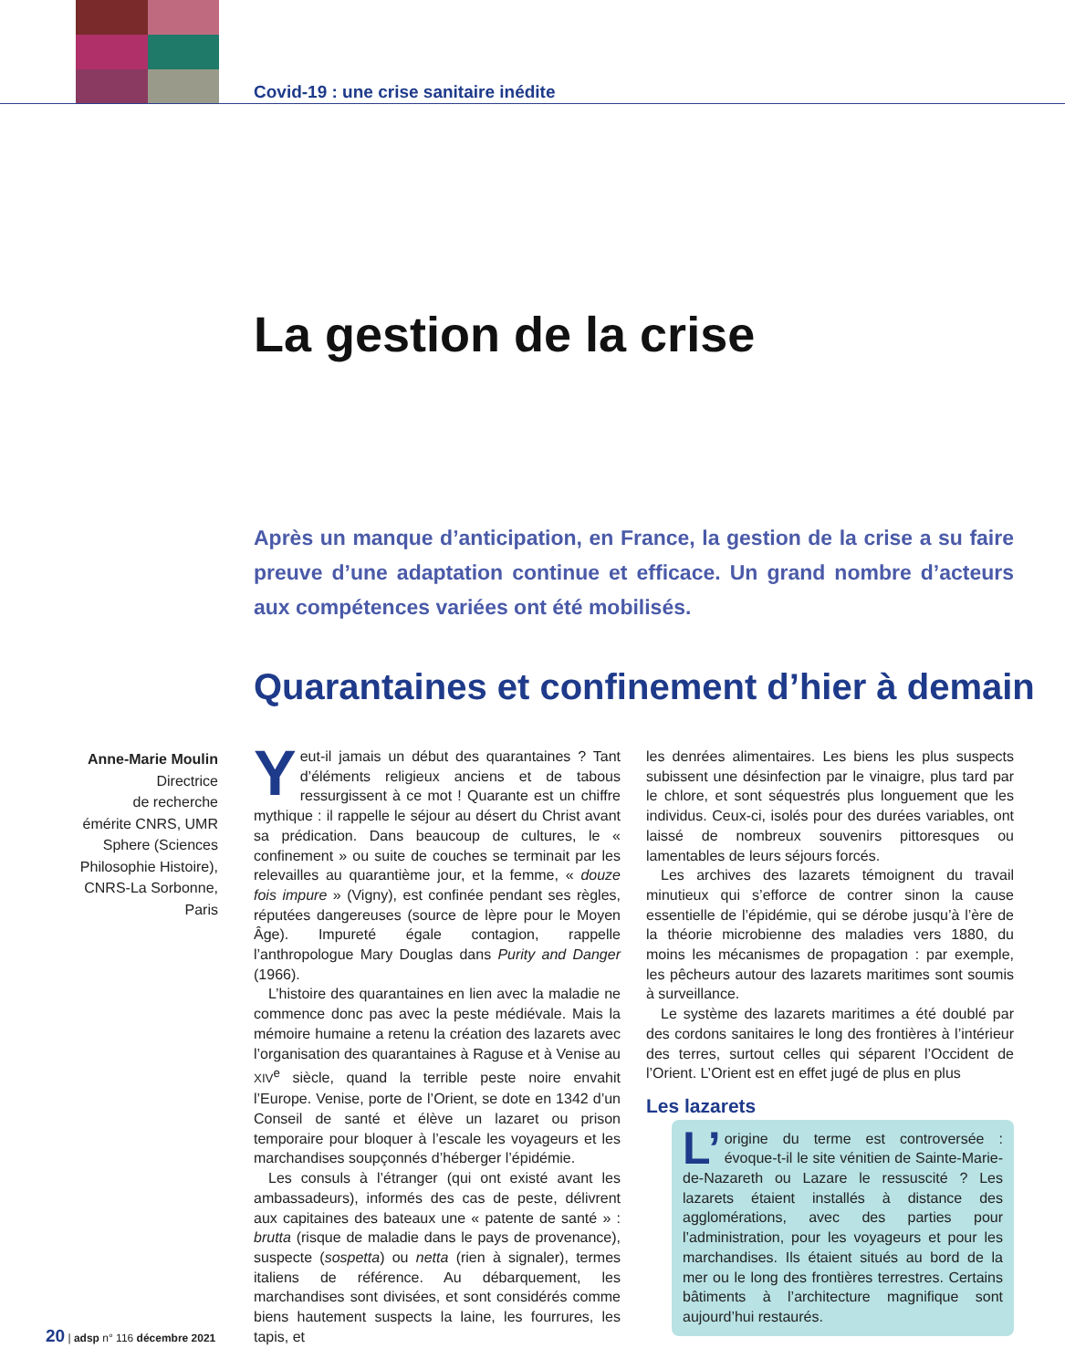Covid-19 : une crise sanitaire inédite
La gestion de la crise
Après un manque d’anticipation, en France, la gestion de la crise a su faire preuve d’une adaptation continue et efficace. Un grand nombre d’acteurs aux compétences variées ont été mobilisés.
Quarantaines et confinement d’hier à demain
Anne-Marie Moulin
Directrice
de recherche
émérite CNRS, UMR Sphere (Sciences Philosophie Histoire), CNRS-La Sorbonne, Paris
Yeut-il jamais un début des quarantaines ? Tant d’éléments religieux anciens et de tabous ressurgissent à ce mot ! Quarante est un chiffre mythique : il rappelle le séjour au désert du Christ avant sa prédication. Dans beaucoup de cultures, le « confinement » ou suite de couches se terminait par les relevailles au quarantième jour, et la femme, « douze fois impure » (Vigny), est confinée pendant ses règles, réputées dangereuses (source de lèpre pour le Moyen Âge). Impureté égale contagion, rappelle l’anthropologue Mary Douglas dans Purity and Danger (1966).
L’histoire des quarantaines en lien avec la maladie ne commence donc pas avec la peste médiévale. Mais la mémoire humaine a retenu la création des lazarets avec l’organisation des quarantaines à Raguse et à Venise au XIV<sup>e</sup> siècle, quand la terrible peste noire envahit l’Europe. Venise, porte de l’Orient, se dote en 1342 d’un Conseil de santé et élève un lazaret ou prison temporaire pour bloquer à l’escale les voyageurs et les marchandises soupçonnés d’héberger l’épidémie.
Les consuls à l’étranger (qui ont existé avant les ambassadeurs), informés des cas de peste, délivrent aux capitaines des bateaux une « patente de santé » : brutta (risque de maladie dans le pays de provenance), suspecte (sospetta) ou netta (rien à signaler), termes italiens de référence. Au débarquement, les marchandises sont divisées, et sont considérés comme biens hautement suspects la laine, les fourrures, les tapis, et
les denrées alimentaires. Les biens les plus suspects subissent une désinfection par le vinaigre, plus tard par le chlore, et sont séquestrés plus longuement que les individus. Ceux-ci, isolés pour des durées variables, ont laissé de nombreux souvenirs pittoresques ou lamentables de leurs séjours forcés.
Les archives des lazarets témoignent du travail minutieux qui s’efforce de contrer sinon la cause essentielle de l’épidémie, qui se dérobe jusqu’à l’ère de la théorie microbienne des maladies vers 1880, du moins les mécanismes de propagation : par exemple, les pêcheurs autour des lazarets maritimes sont soumis à surveillance.
Le système des lazarets maritimes a été doublé par des cordons sanitaires le long des frontières à l’intérieur des terres, surtout celles qui séparent l’Occident de l’Orient. L’Orient est en effet jugé de plus en plus
Les lazarets
L’ origine du terme est controversée : évoque-t-il le site vénitien de Sainte-Marie-de-Nazareth ou Lazare le ressuscité ? Les lazarets étaient installés à distance des agglomérations, avec des parties pour l’administration, pour les voyageurs et pour les marchandises. Ils étaient situés au bord de la mer ou le long des frontières terrestres. Certains bâtiments à l’architecture magnifique sont aujourd’hui restaurés.
20 | adsp n° 116 décembre 2021